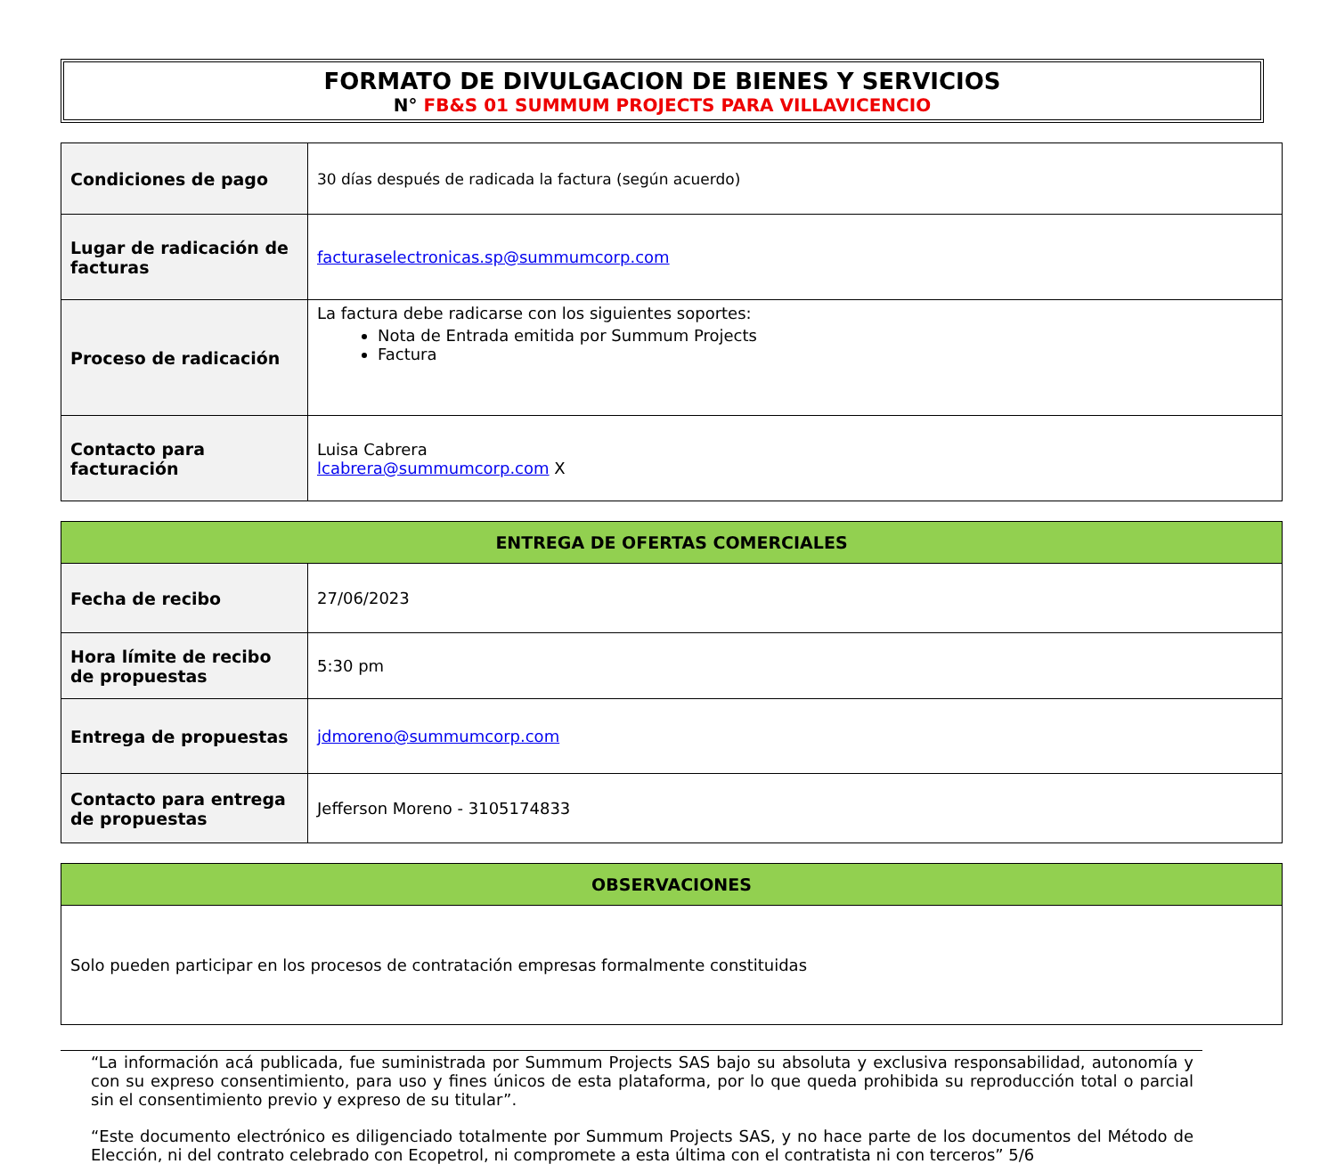FORMATO DE DIVULGACION DE BIENES Y SERVICIOS
N° FB&S 01 SUMMUM PROJECTS PARA VILLAVICENCIO
| Condiciones de pago | 30 días después de radicada la factura (según acuerdo) |
| Lugar de radicación de facturas | facturaselectronicas.sp@summumcorp.com |
| Proceso de radicación | La factura debe radicarse con los siguientes soportes: Nota de Entrada emitida por Summum Projects Factura |
| Contacto para facturación | Luisa Cabrera lcabrera@summumcorp.com X |
| ENTREGA DE OFERTAS COMERCIALES | |
| --- | --- |
| Fecha de recibo | 27/06/2023 |
| Hora límite de recibo de propuestas | 5:30 pm |
| Entrega de propuestas | jdmoreno@summumcorp.com |
| Contacto para entrega de propuestas | Jefferson Moreno - 3105174833 |
| OBSERVACIONES |
| --- |
| Solo pueden participar en los procesos de contratación empresas formalmente constituidas |
“La información acá publicada, fue suministrada por Summum Projects SAS bajo su absoluta y exclusiva responsabilidad, autonomía y con su expreso consentimiento, para uso y fines únicos de esta plataforma, por lo que queda prohibida su reproducción total o parcial sin el consentimiento previo y expreso de su titular”.
“Este documento electrónico es diligenciado totalmente por Summum Projects SAS, y no hace parte de los documentos del Método de Elección, ni del contrato celebrado con Ecopetrol, ni compromete a esta última con el contratista ni con terceros” 5/6